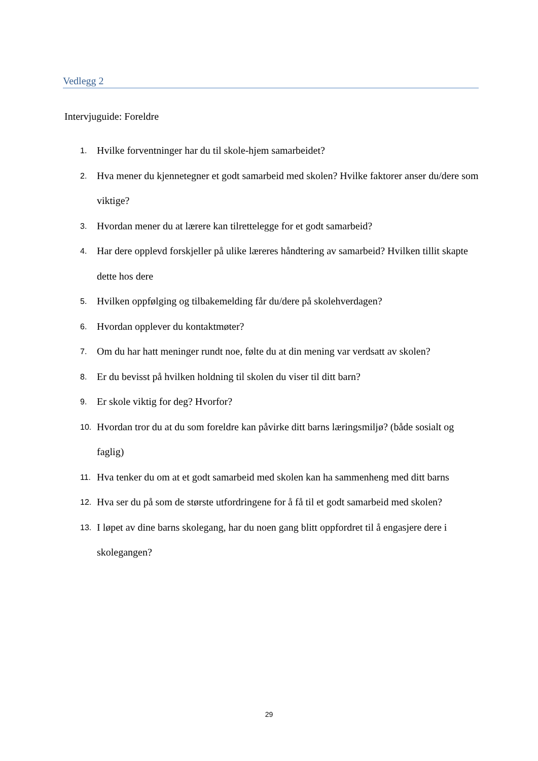Vedlegg 2
Intervjuguide: Foreldre
1. Hvilke forventninger har du til skole-hjem samarbeidet?
2. Hva mener du kjennetegner et godt samarbeid med skolen? Hvilke faktorer anser du/dere som viktige?
3. Hvordan mener du at lærere kan tilrettelegge for et godt samarbeid?
4. Har dere opplevd forskjeller på ulike læreres håndtering av samarbeid? Hvilken tillit skapte dette hos dere
5. Hvilken oppfølging og tilbakemelding får du/dere på skolehverdagen?
6. Hvordan opplever du kontaktmøter?
7. Om du har hatt meninger rundt noe, følte du at din mening var verdsatt av skolen?
8. Er du bevisst på hvilken holdning til skolen du viser til ditt barn?
9. Er skole viktig for deg? Hvorfor?
10. Hvordan tror du at du som foreldre kan påvirke ditt barns læringsmiljø? (både sosialt og faglig)
11. Hva tenker du om at et godt samarbeid med skolen kan ha sammenheng med ditt barns
12. Hva ser du på som de største utfordringene for å få til et godt samarbeid med skolen?
13. I løpet av dine barns skolegang, har du noen gang blitt oppfordret til å engasjere dere i skolegangen?
29